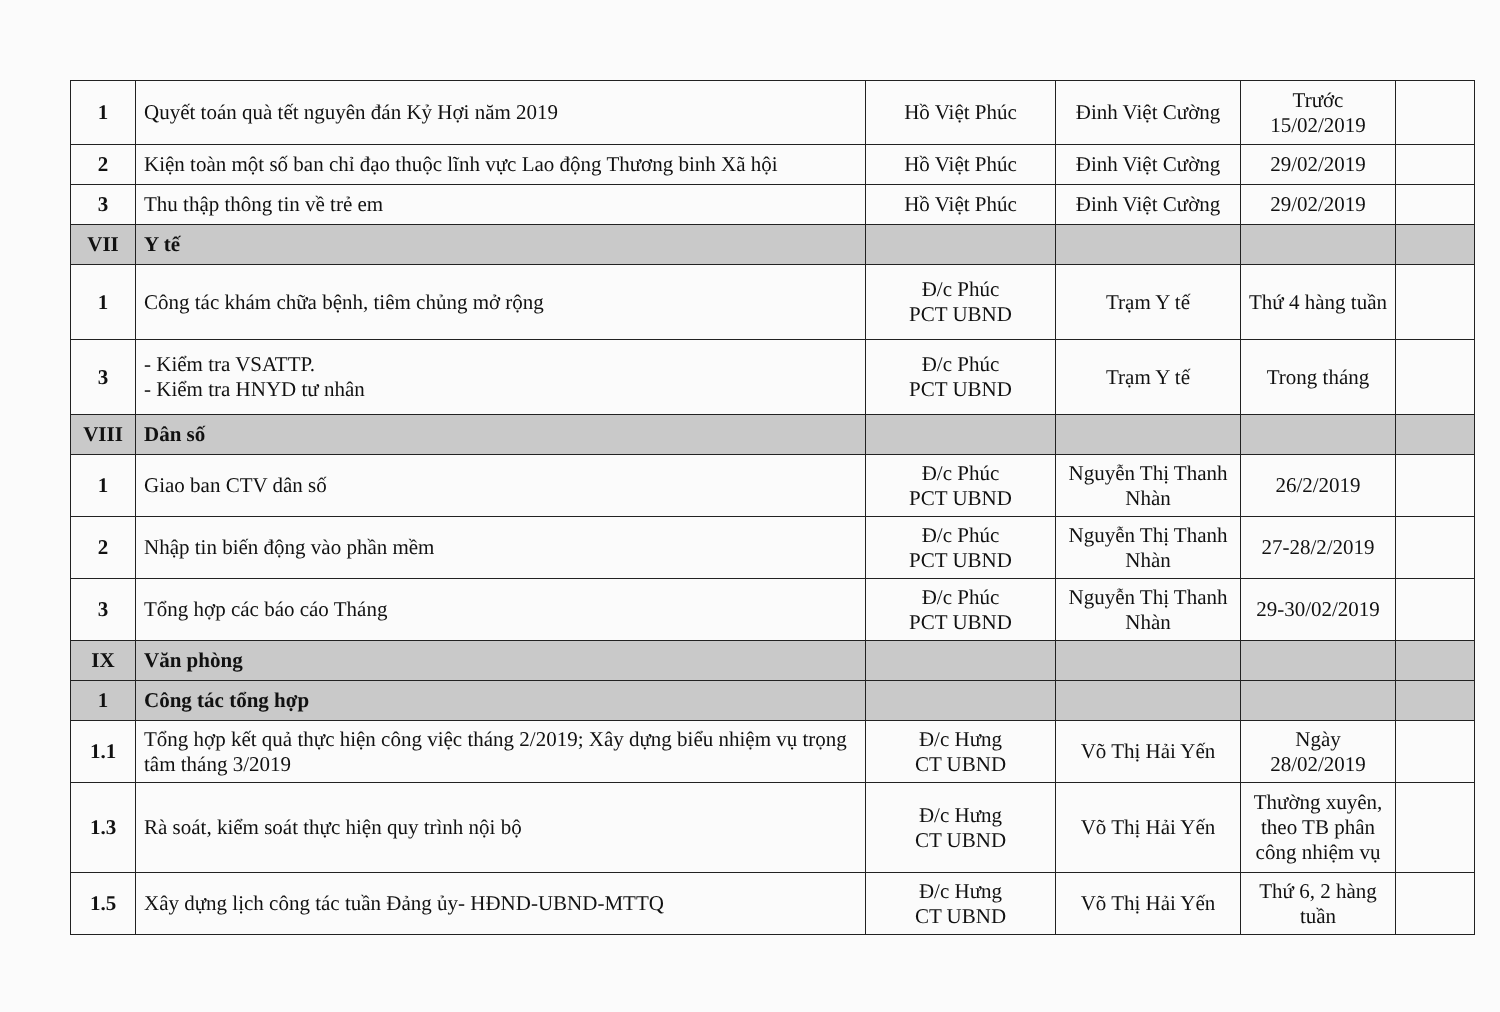| 1 | Quyết toán quà tết nguyên đán Kỷ Hợi năm 2019 | Hồ Việt Phúc | Đinh Việt Cường | Trước 15/02/2019 | |
| 2 | Kiện toàn một số ban chỉ đạo thuộc lĩnh vực Lao động Thương binh Xã hội | Hồ Việt Phúc | Đinh Việt Cường | 29/02/2019 | |
| 3 | Thu thập thông tin về trẻ em | Hồ Việt Phúc | Đinh Việt Cường | 29/02/2019 | |
| VII | Y tế | | | | |
| 1 | Công tác khám chữa bệnh, tiêm chủng mở rộng | Đ/c Phúc PCT UBND | Trạm Y tế | Thứ 4 hàng tuần | |
| 3 | - Kiểm tra VSATTP. - Kiểm tra HNYD tư nhân | Đ/c Phúc PCT UBND | Trạm Y tế | Trong tháng | |
| VIII | Dân số | | | | |
| 1 | Giao ban CTV dân số | Đ/c Phúc PCT UBND | Nguyễn Thị Thanh Nhàn | 26/2/2019 | |
| 2 | Nhập tin biến động vào phần mềm | Đ/c Phúc PCT UBND | Nguyễn Thị Thanh Nhàn | 27-28/2/2019 | |
| 3 | Tổng hợp các báo cáo Tháng | Đ/c Phúc PCT UBND | Nguyễn Thị Thanh Nhàn | 29-30/02/2019 | |
| IX | Văn phòng | | | | |
| 1 | Công tác tổng hợp | | | | |
| 1.1 | Tổng hợp kết quả thực hiện công việc tháng 2/2019; Xây dựng biểu nhiệm vụ trọng tâm tháng 3/2019 | Đ/c Hưng CT UBND | Võ Thị Hải Yến | Ngày 28/02/2019 | |
| 1.3 | Rà soát, kiểm soát thực hiện quy trình nội bộ | Đ/c Hưng CT UBND | Võ Thị Hải Yến | Thường xuyên, theo TB phân công nhiệm vụ | |
| 1.5 | Xây dựng lịch công tác tuần Đảng ủy- HĐND-UBND-MTTQ | Đ/c Hưng CT UBND | Võ Thị Hải Yến | Thứ 6, 2 hàng tuần | |